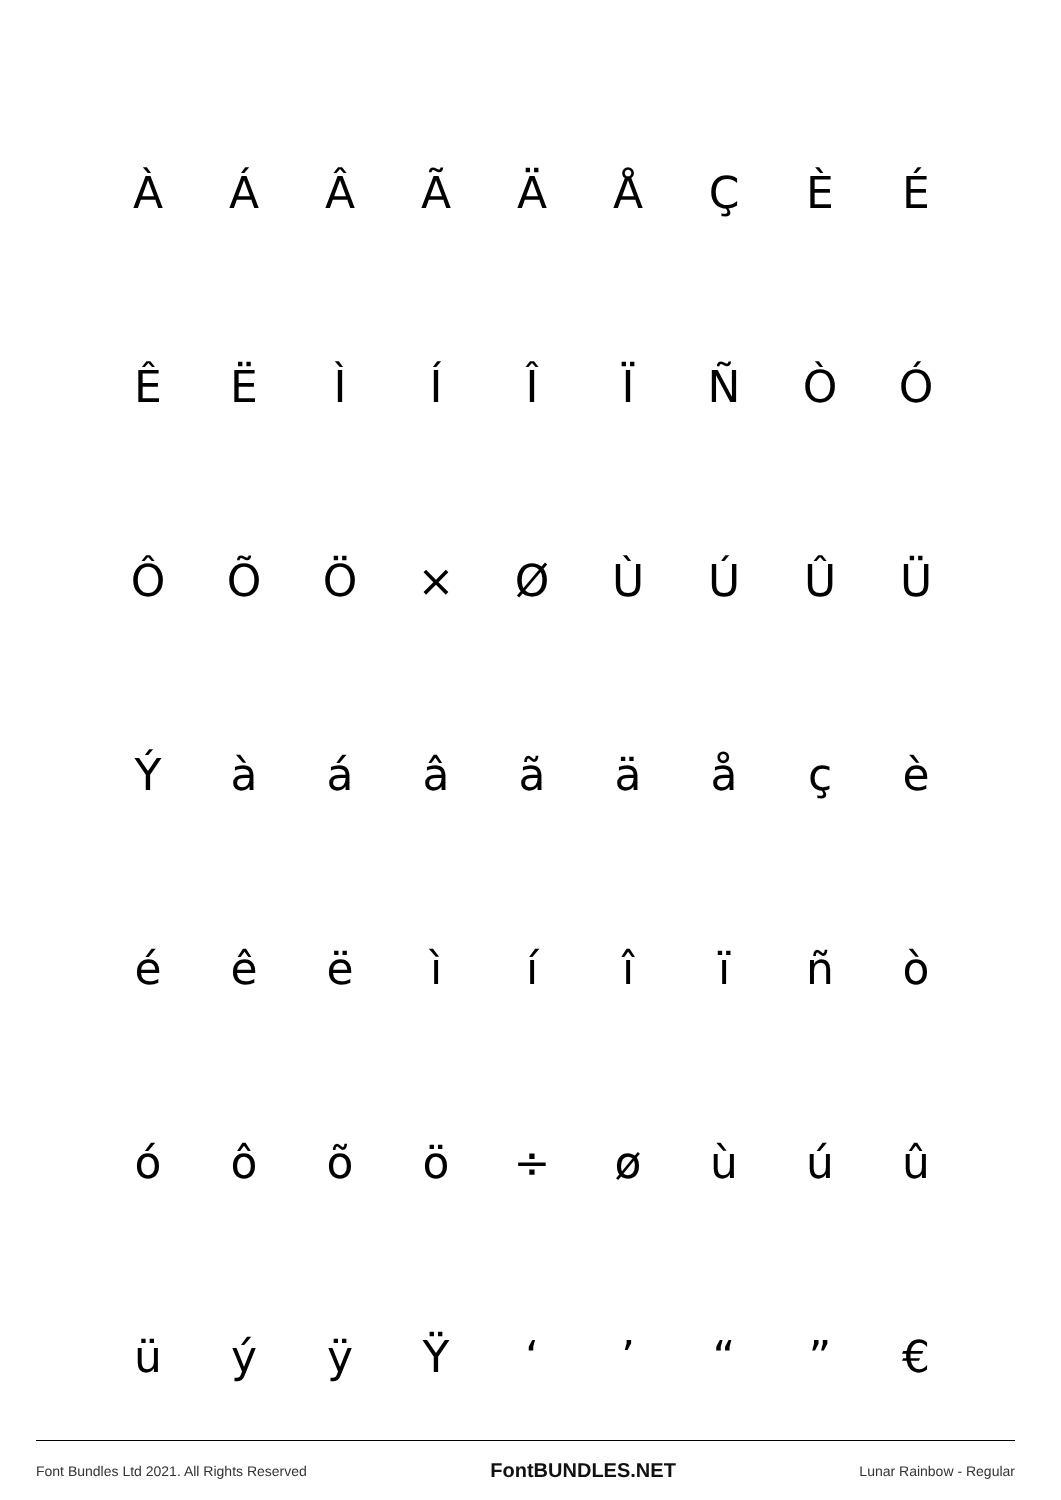| À | Á | Â | Ã | Ä | Å | Ç | È | É |
| Ê | Ë | Ì | Í | Î | Ï | Ñ | Ò | Ó |
| Ô | Õ | Ö | × | Ø | Ù | Ú | Û | Ü |
| Ý | à | á | â | ã | ä | å | ç | è |
| é | ê | ë | ì | í | î | ï | ñ | ò |
| ó | ô | õ | ö | ÷ | ø | ù | ú | û |
| ü | ý | ÿ | Ÿ | ‘ | ’ | “ | ” | € |
Font Bundles Ltd 2021. All Rights Reserved FontBUNDLES.NET Lunar Rainbow - Regular